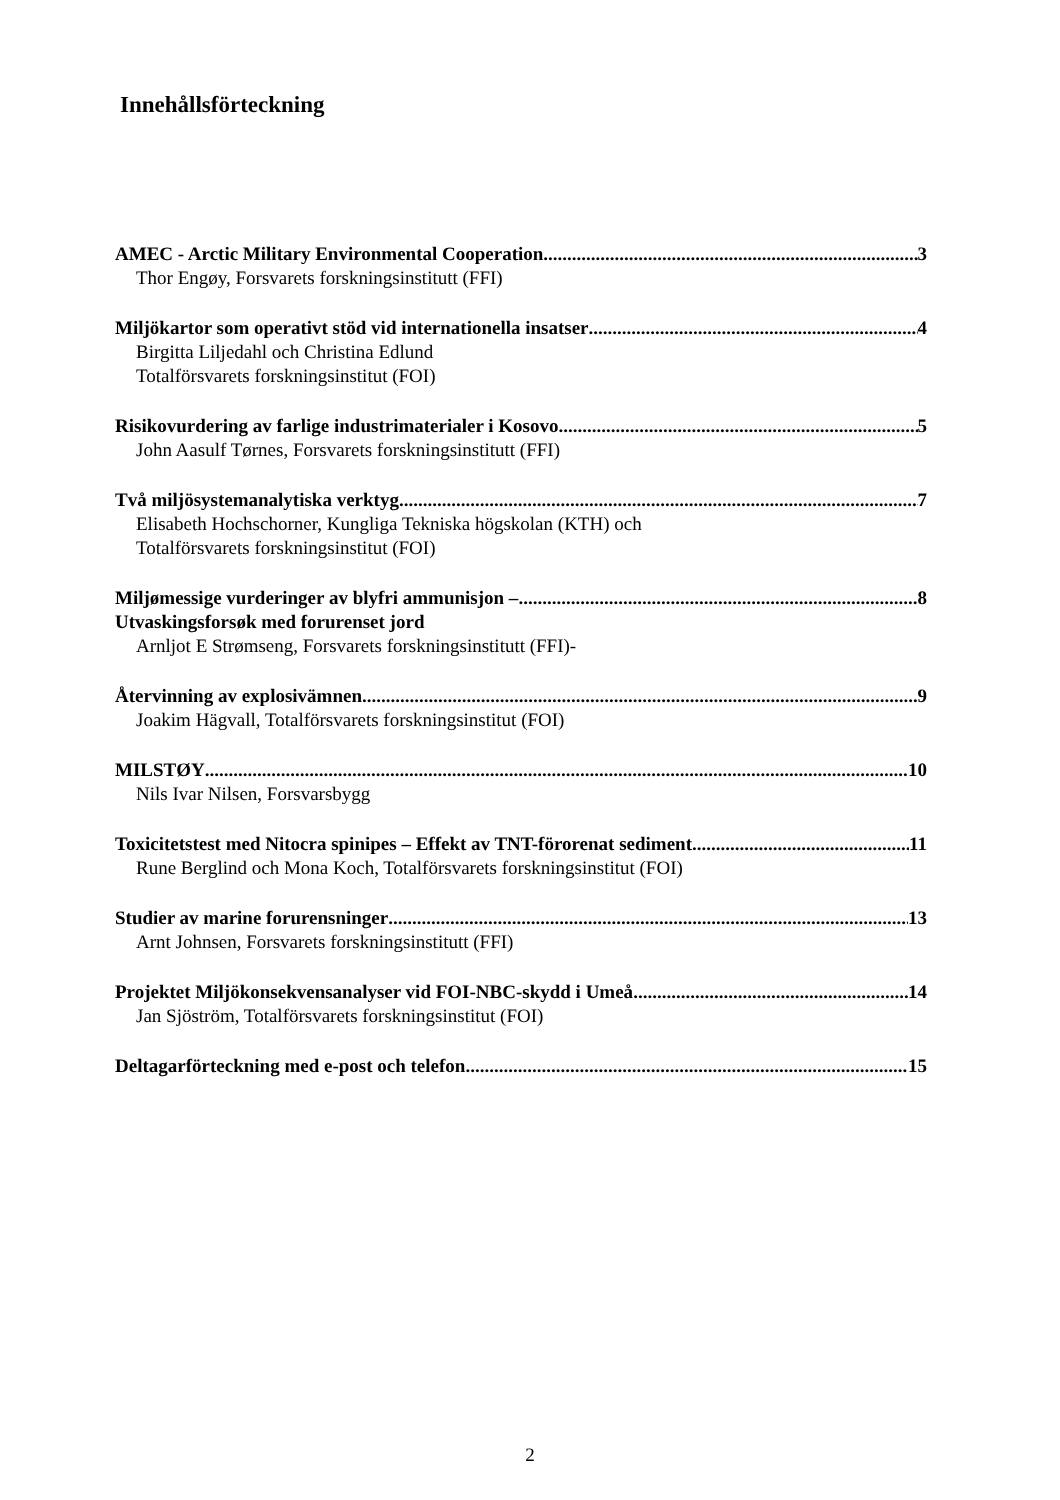Innehållsförteckning
AMEC - Arctic Military Environmental Cooperation 3
Thor Engøy, Forsvarets forskningsinstitutt (FFI)
Miljökartor som operativt stöd vid internationella insatser 4
Birgitta Liljedahl och Christina Edlund
Totalförsvarets forskningsinstitut (FOI)
Risikovurdering av farlige industrimaterialer i Kosovo 5
John Aasulf Tørnes, Forsvarets forskningsinstitutt (FFI)
Två miljösystemanalytiska verktyg 7
Elisabeth Hochschorner, Kungliga Tekniska högskolan (KTH) och
Totalförsvarets forskningsinstitut (FOI)
Miljømessige vurderinger av blyfri ammunisjon – 8
Utvaskingsforsøk med forurenset jord
Arnljot E Strømseng, Forsvarets forskningsinstitutt (FFI)-
Återvinning av explosivämnen 9
Joakim Hägvall, Totalförsvarets forskningsinstitut (FOI)
MILSTØY 10
Nils Ivar Nilsen, Forsvarsbygg
Toxicitetstest med Nitocra spinipes – Effekt av TNT-förorenat sediment 11
Rune Berglind och Mona Koch, Totalförsvarets forskningsinstitut (FOI)
Studier av marine forurensninger 13
Arnt Johnsen, Forsvarets forskningsinstitutt (FFI)
Projektet Miljökonsekvensanalyser vid FOI-NBC-skydd i Umeå 14
Jan Sjöström, Totalförsvarets forskningsinstitut (FOI)
Deltagarförteckning med e-post och telefon 15
2